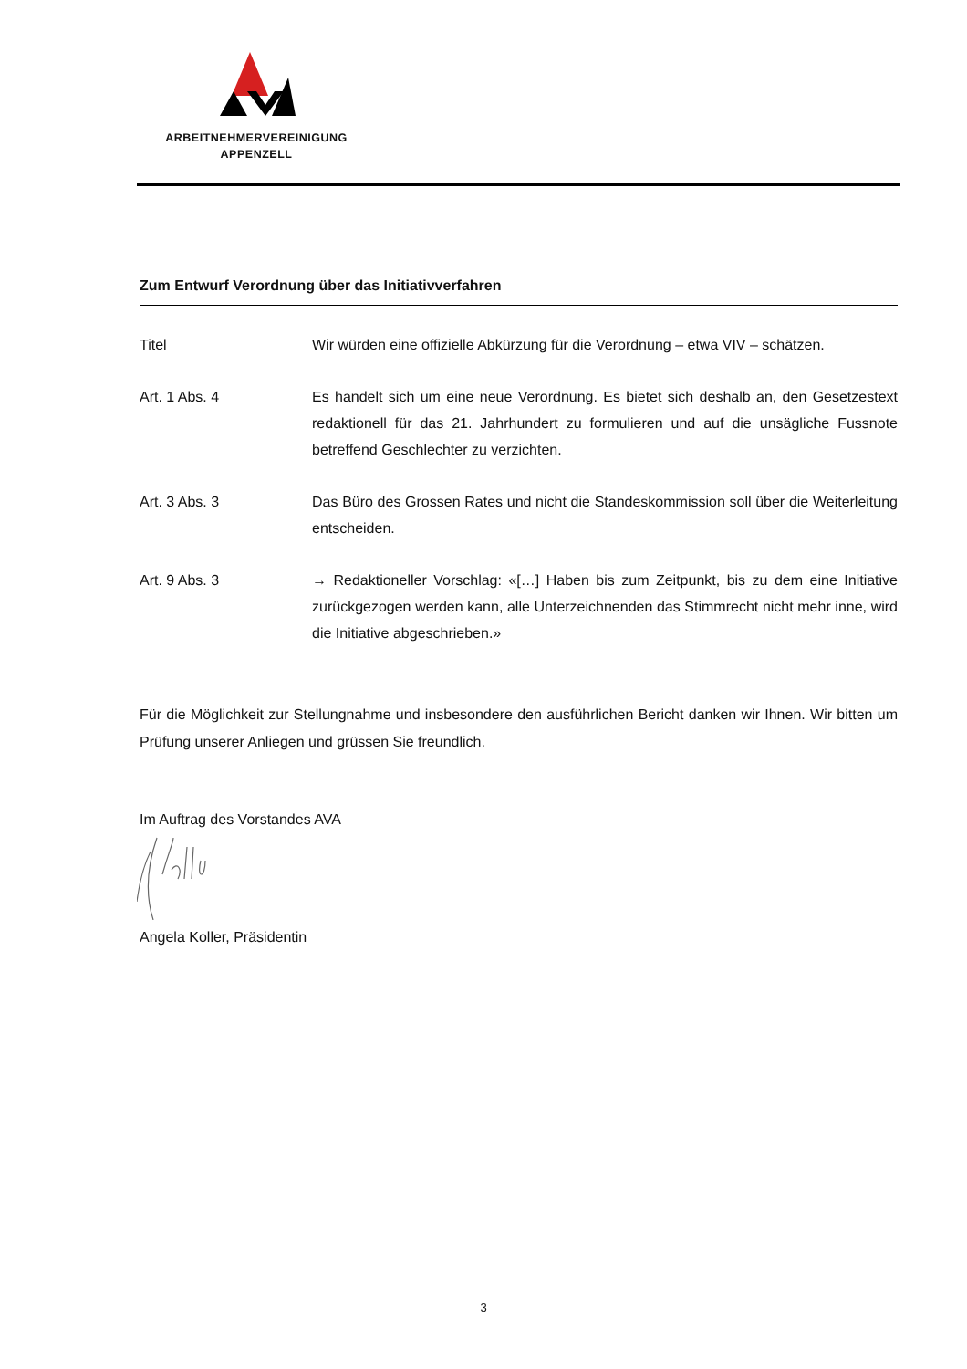ARBEITNEHMERVEREINIGUNG
APPENZELL
Zum Entwurf Verordnung über das Initiativverfahren
Titel Wir würden eine offizielle Abkürzung für die Verordnung – etwa VIV – schätzen.
Art. 1 Abs. 4 Es handelt sich um eine neue Verordnung. Es bietet sich deshalb an, den Gesetzes­text redaktionell für das 21. Jahrhundert zu formulieren und auf die unsägliche Fuss­note betreffend Geschlechter zu verzichten.
Art. 3 Abs. 3 Das Büro des Grossen Rates und nicht die Standeskommission soll über die Weiter­leitung entscheiden.
Art. 9 Abs. 3 → Redaktioneller Vorschlag: «[…] Haben bis zum Zeitpunkt, bis zu dem eine Initiative zurückgezogen werden kann, alle Unterzeichnenden das Stimmrecht nicht mehr inne, wird die Initiative abgeschrieben.»
Für die Möglichkeit zur Stellungnahme und insbesondere den ausführlichen Bericht danken wir Ihnen. Wir bitten um Prüfung unserer Anliegen und grüssen Sie freundlich.
Im Auftrag des Vorstandes AVA
Angela Koller, Präsidentin
3